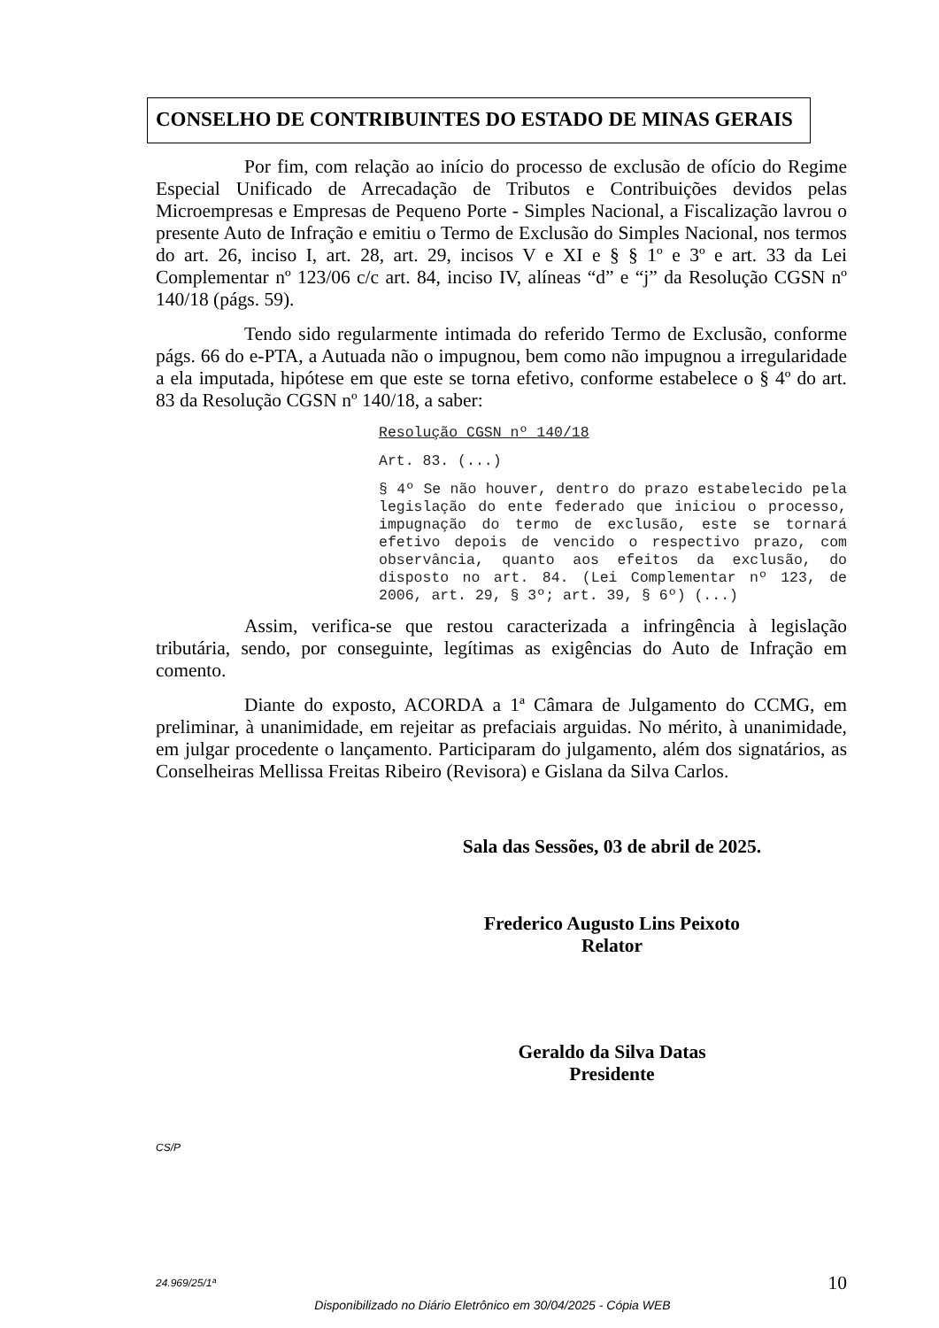CONSELHO DE CONTRIBUINTES DO ESTADO DE MINAS GERAIS
Por fim, com relação ao início do processo de exclusão de ofício do Regime Especial Unificado de Arrecadação de Tributos e Contribuições devidos pelas Microempresas e Empresas de Pequeno Porte - Simples Nacional, a Fiscalização lavrou o presente Auto de Infração e emitiu o Termo de Exclusão do Simples Nacional, nos termos do art. 26, inciso I, art. 28, art. 29, incisos V e XI e § § 1º e 3º e art. 33 da Lei Complementar nº 123/06 c/c art. 84, inciso IV, alíneas “d” e “j” da Resolução CGSN nº 140/18 (págs. 59).
Tendo sido regularmente intimada do referido Termo de Exclusão, conforme págs. 66 do e-PTA, a Autuada não o impugnou, bem como não impugnou a irregularidade a ela imputada, hipótese em que este se torna efetivo, conforme estabelece o § 4º do art. 83 da Resolução CGSN nº 140/18, a saber:
Resolução CGSN nº 140/18
Art. 83. (...)
§ 4º Se não houver, dentro do prazo estabelecido pela legislação do ente federado que iniciou o processo, impugnação do termo de exclusão, este se tornará efetivo depois de vencido o respectivo prazo, com observância, quanto aos efeitos da exclusão, do disposto no art. 84. (Lei Complementar nº 123, de 2006, art. 29, § 3º; art. 39, § 6º) (...)
Assim, verifica-se que restou caracterizada a infringência à legislação tributária, sendo, por conseguinte, legítimas as exigências do Auto de Infração em comento.
Diante do exposto, ACORDA a 1ª Câmara de Julgamento do CCMG, em preliminar, à unanimidade, em rejeitar as prefaciais arguidas. No mérito, à unanimidade, em julgar procedente o lançamento. Participaram do julgamento, além dos signatários, as Conselheiras Mellissa Freitas Ribeiro (Revisora) e Gislana da Silva Carlos.
Sala das Sessões, 03 de abril de 2025.
Frederico Augusto Lins Peixoto
Relator
Geraldo da Silva Datas
Presidente
CS/P
24.969/25/1ª 10
Disponibilizado no Diário Eletrônico em 30/04/2025 - Cópia WEB